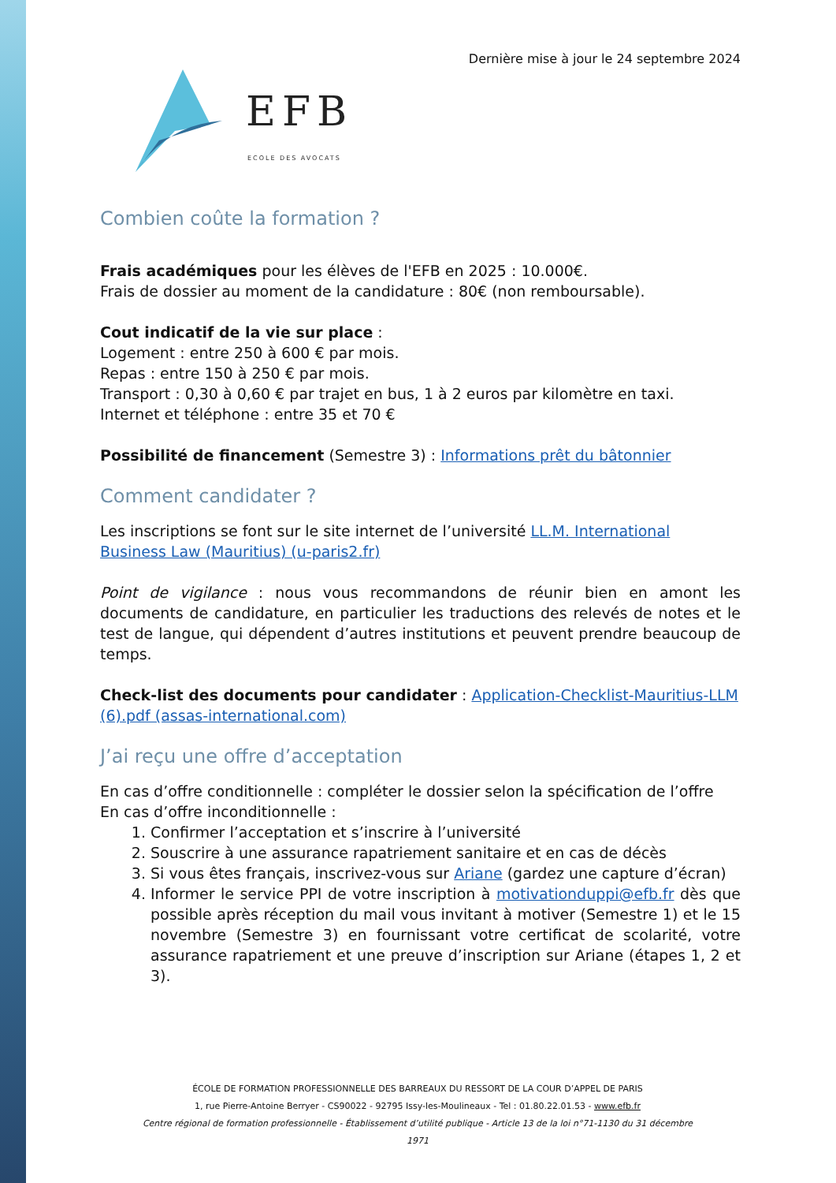Dernière mise à jour le 24 septembre 2024
EFB
ECOLE DES AVOCATS
Combien coûte la formation ?
Frais académiques pour les élèves de l'EFB en 2025 : 10.000€.
Frais de dossier au moment de la candidature : 80€ (non remboursable).
Cout indicatif de la vie sur place :
Logement : entre 250 à 600 € par mois.
Repas : entre 150 à 250 € par mois.
Transport : 0,30 à 0,60 € par trajet en bus, 1 à 2 euros par kilomètre en taxi.
Internet et téléphone : entre 35 et 70 €
Possibilité de financement (Semestre 3) : Informations prêt du bâtonnier
Comment candidater ?
Les inscriptions se font sur le site internet de l’université LL.M. International Business Law (Mauritius) (u-paris2.fr)
Point de vigilance : nous vous recommandons de réunir bien en amont les documents de candidature, en particulier les traductions des relevés de notes et le test de langue, qui dépendent d’autres institutions et peuvent prendre beaucoup de temps.
Check-list des documents pour candidater : Application-Checklist-Mauritius-LLM (6).pdf (assas-international.com)
J’ai reçu une offre d’acceptation
En cas d’offre conditionnelle : compléter le dossier selon la spécification de l’offre
En cas d’offre inconditionnelle :
1. Confirmer l’acceptation et s’inscrire à l’université
2. Souscrire à une assurance rapatriement sanitaire et en cas de décès
3. Si vous êtes français, inscrivez-vous sur Ariane (gardez une capture d’écran)
4. Informer le service PPI de votre inscription à motivationduppi@efb.fr dès que possible après réception du mail vous invitant à motiver (Semestre 1) et le 15 novembre (Semestre 3) en fournissant votre certificat de scolarité, votre assurance rapatriement et une preuve d’inscription sur Ariane (étapes 1, 2 et 3).
ÉCOLE DE FORMATION PROFESSIONNELLE DES BARREAUX DU RESSORT DE LA COUR D’APPEL DE PARIS
1, rue Pierre-Antoine Berryer - CS90022 - 92795 Issy-les-Moulineaux - Tel : 01.80.22.01.53 - www.efb.fr
Centre régional de formation professionnelle - Établissement d’utilité publique - Article 13 de la loi n°71-1130 du 31 décembre 1971